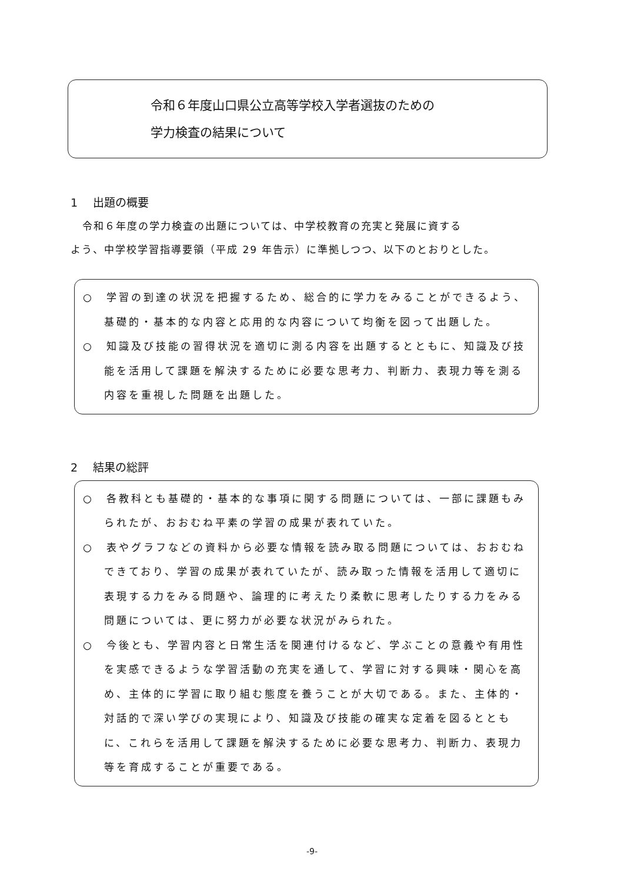令和６年度山口県公立高等学校入学者選抜のための
学力検査の結果について
1 出題の概要
令和６年度の学力検査の出題については、中学校教育の充実と発展に資する
よう、中学校学習指導要領（平成 29 年告示）に準拠しつつ、以下のとおりとした。
○　学習の到達の状況を把握するため、総合的に学力をみることができるよう、基礎的・基本的な内容と応用的な内容について均衡を図って出題した。
○　知識及び技能の習得状況を適切に測る内容を出題するとともに、知識及び技能を活用して課題を解決するために必要な思考力、判断力、表現力等を測る内容を重視した問題を出題した。
2 結果の総評
○　各教科とも基礎的・基本的な事項に関する問題については、一部に課題もみられたが、おおむね平素の学習の成果が表れていた。
○　表やグラフなどの資料から必要な情報を読み取る問題については、おおむねできており、学習の成果が表れていたが、読み取った情報を活用して適切に表現する力をみる問題や、論理的に考えたり柔軟に思考したりする力をみる問題については、更に努力が必要な状況がみられた。
○　今後とも、学習内容と日常生活を関連付けるなど、学ぶことの意義や有用性を実感できるような学習活動の充実を通して、学習に対する興味・関心を高め、主体的に学習に取り組む態度を養うことが大切である。また、主体的・対話的で深い学びの実現により、知識及び技能の確実な定着を図るとともに、これらを活用して課題を解決するために必要な思考力、判断力、表現力等を育成することが重要である。
-9-